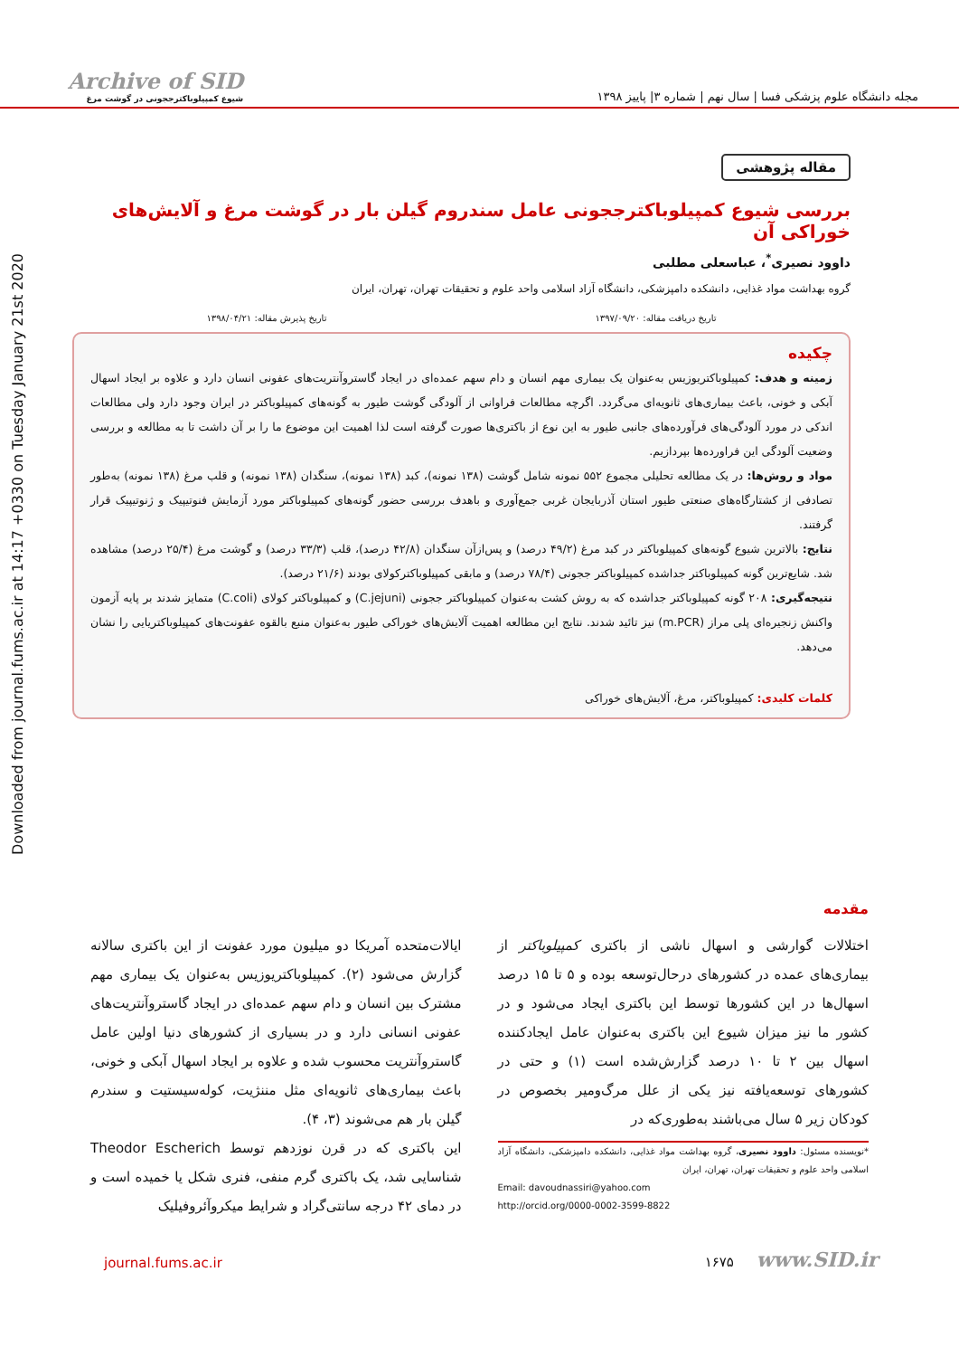Downloaded from journal.fums.ac.ir at 14:17 +0330 on Tuesday January 21st 2020
Archive of SID
شیوع کمپیلوباکترججونی در گوشت مرغ
مجله دانشگاه علوم پزشکی فسا | سال نهم | شماره ۳| پاییز ۱۳۹۸
مقاله پژوهشی
بررسی شیوع کمپیلوباکترججونی عامل سندروم گیلن بار در گوشت مرغ و آلایش‌های خوراکی آن
داوود نصیری<sup>*</sup>، عباسعلی مطلبی
گروه بهداشت مواد غذایی، دانشکده دامپزشکی، دانشگاه آزاد اسلامی واحد علوم و تحقیقات تهران، تهران، ایران
تاریخ دریافت مقاله: ۱۳۹۷/۰۹/۲۰ تاریخ پذیرش مقاله: ۱۳۹۸/۰۴/۲۱
چکیده
زمینه و هدف: کمپیلوباکتریوزیس به‌عنوان یک بیماری مهم انسان و دام سهم عمده‌ای در ایجاد گاستروآنتریت‌های عفونی انسان دارد و علاوه بر ایجاد اسهال آبکی و خونی، باعث بیماری‌های ثانویه‌ای می‌گردد. اگرچه مطالعات فراوانی از آلودگی گوشت طیور به گونه‌های کمپیلوباکتر در ایران وجود دارد ولی مطالعات اندکی در مورد آلودگی‌های فرآورده‌های جانبی طیور به این نوع از باکتری‌ها صورت گرفته است لذا اهمیت این موضوع ما را بر آن داشت تا به مطالعه و بررسی وضعیت آلودگی این فراورده‌ها بپردازیم.
مواد و روش‌ها: در یک مطالعه تحلیلی مجموع ۵۵۲ نمونه شامل گوشت (۱۳۸ نمونه)، کبد (۱۳۸ نمونه)، سنگدان (۱۳۸ نمونه) و قلب مرغ (۱۳۸ نمونه) به‌طور تصادفی از کشتارگاه‌های صنعتی طیور استان آذربایجان غربی جمع‌آوری و باهدف بررسی حضور گونه‌های کمپیلوباکتر مورد آزمایش فنوتیپیک و ژنوتیپیک قرار گرفتند.
نتایج: بالاترین شیوع گونه‌های کمپیلوباکتر در کبد مرغ (۴۹/۲ درصد) و پس‌ازآن سنگدان (۴۲/۸ درصد)، قلب (۳۳/۳ درصد) و گوشت مرغ (۲۵/۴ درصد) مشاهده شد. شایع‌ترین گونه کمپیلوباکتر جداشده کمپیلوباکتر ججونی (۷۸/۴ درصد) و مابقی کمپیلوباکترکولای بودند (۲۱/۶ درصد).
نتیجه‌گیری: ۲۰۸ گونه کمپیلوباکتر جداشده که به روش کشت به‌عنوان کمپیلوباکتر ججونی (C.jejuni) و کمپیلوباکتر کولای (C.coli) متمایز شدند بر پایه آزمون واکنش زنجیره‌ای پلی مراز (m.PCR) نیز تائید شدند. نتایج این مطالعه اهمیت آلایش‌های خوراکی طیور به‌عنوان منبع بالقوه عفونت‌های کمپیلوباکتریایی را نشان می‌دهد.
کلمات کلیدی: کمپیلوباکتر، مرغ، آلایش‌های خوراکی
مقدمه
اختلالات گوارشی و اسهال ناشی از باکتری کمپیلوباکتر از بیماری‌های عمده در کشورهای درحال‌توسعه بوده و ۵ تا ۱۵ درصد اسهال‌ها در این کشورها توسط این باکتری ایجاد می‌شود و در کشور ما نیز میزان شیوع این باکتری به‌عنوان عامل ایجادکننده اسهال بین ۲ تا ۱۰ درصد گزارش‌شده است (۱) و حتی در کشورهای توسعه‌یافته نیز یکی از علل مرگ‌ومیر بخصوص در کودکان زیر ۵ سال می‌باشند به‌طوری‌که در
*نویسنده مسئول: داوود نصیری، گروه بهداشت مواد غذایی، دانشکده دامپزشکی، دانشگاه آزاد اسلامی واحد علوم و تحقیقات تهران، تهران، ایران
Email: davoudnassiri@yahoo.com
http://orcid.org/0000-0002-3599-8822
ایالات‌متحده آمریکا دو میلیون مورد عفونت از این باکتری سالانه گزارش می‌شود (۲). کمپیلوباکتریوزیس به‌عنوان یک بیماری مهم مشترک بین انسان و دام سهم عمده‌ای در ایجاد گاستروآنتریت‌های عفونی انسانی دارد و در بسیاری از کشورهای دنیا اولین عامل گاستروآنتریت محسوب شده و علاوه بر ایجاد اسهال آبکی و خونی، باعث بیماری‌های ثانویه‌ای مثل مننژیت، کوله‌سیستیت و سندرم گیلن بار هم می‌شوند (۳، ۴).
این باکتری که در قرن نوزدهم توسط Theodor Escherich شناسایی شد، یک باکتری گرم منفی، فنری شکل یا خمیده است و در دمای ۴۲ درجه سانتی‌گراد و شرایط میکروآئروفیلیک
journal.fums.ac.ir ۱۶۷۵ www.SID.ir